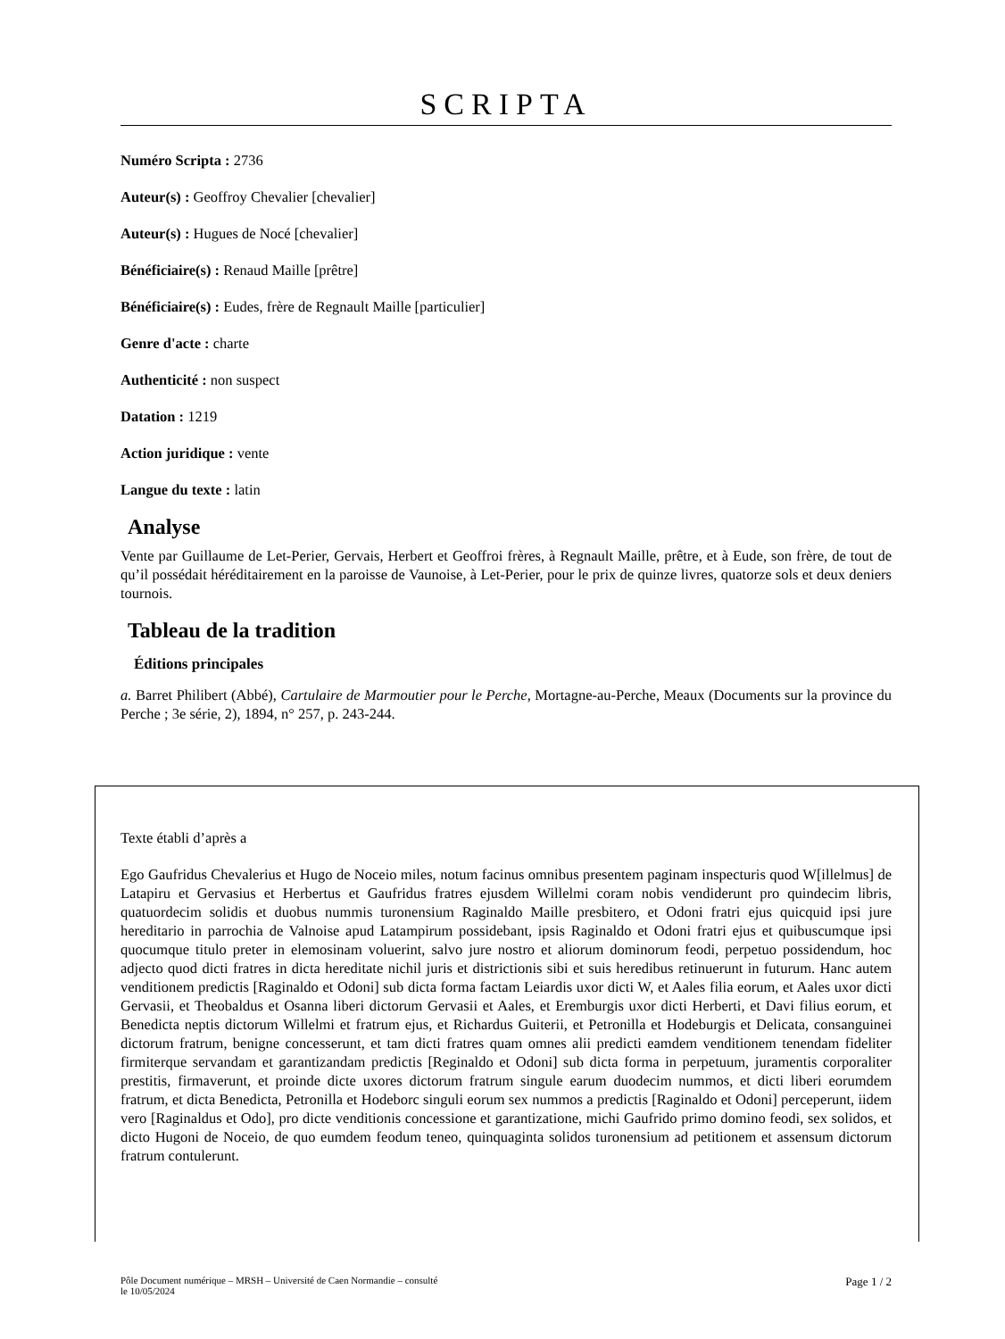SCRIPTA
Numéro Scripta : 2736
Auteur(s) : Geoffroy Chevalier [chevalier]
Auteur(s) : Hugues de Nocé [chevalier]
Bénéficiaire(s) : Renaud Maille [prêtre]
Bénéficiaire(s) : Eudes, frère de Regnault Maille [particulier]
Genre d'acte : charte
Authenticité : non suspect
Datation : 1219
Action juridique : vente
Langue du texte : latin
Analyse
Vente par Guillaume de Let-Perier, Gervais, Herbert et Geoffroi frères, à Regnault Maille, prêtre, et à Eude, son frère, de tout de qu’il possédait héréditairement en la paroisse de Vaunoise, à Let-Perier, pour le prix de quinze livres, quatorze sols et deux deniers tournois.
Tableau de la tradition
Éditions principales
a. Barret Philibert (Abbé), Cartulaire de Marmoutier pour le Perche, Mortagne-au-Perche, Meaux (Documents sur la province du Perche ; 3e série, 2), 1894, n° 257, p. 243-244.
Texte établi d’après a
Ego Gaufridus Chevalerius et Hugo de Noceio miles, notum facinus omnibus presentem paginam inspecturis quod W[illelmus] de Latapiru et Gervasius et Herbertus et Gaufridus fratres ejusdem Willelmi coram nobis vendiderunt pro quindecim libris, quatuordecim solidis et duobus nummis turonensium Raginaldo Maille presbitero, et Odoni fratri ejus quicquid ipsi jure hereditario in parrochia de Valnoise apud Latampirum possidebant, ipsis Raginaldo et Odoni fratri ejus et quibuscumque ipsi quocumque titulo preter in elemosinam voluerint, salvo jure nostro et aliorum dominorum feodi, perpetuo possidendum, hoc adjecto quod dicti fratres in dicta hereditate nichil juris et districtionis sibi et suis heredibus retinuerunt in futurum. Hanc autem venditionem predictis [Raginaldo et Odoni] sub dicta forma factam Leiardis uxor dicti W, et Aales filia eorum, et Aales uxor dicti Gervasii, et Theobaldus et Osanna liberi dictorum Gervasii et Aales, et Eremburgis uxor dicti Herberti, et Davi filius eorum, et Benedicta neptis dictorum Willelmi et fratrum ejus, et Richardus Guiterii, et Petronilla et Hodeburgis et Delicata, consanguinei dictorum fratrum, benigne concesserunt, et tam dicti fratres quam omnes alii predicti eamdem venditionem tenendam fideliter firmiterque servandam et garantizandam predictis [Reginaldo et Odoni] sub dicta forma in perpetuum, juramentis corporaliter prestitis, firmaverunt, et proinde dicte uxores dictorum fratrum singule earum duodecim nummos, et dicti liberi eorumdem fratrum, et dicta Benedicta, Petronilla et Hodeborc singuli eorum sex nummos a predictis [Raginaldo et Odoni] perceperunt, iidem vero [Raginaldus et Odo], pro dicte venditionis concessione et garantizatione, michi Gaufrido primo domino feodi, sex solidos, et dicto Hugoni de Noceio, de quo eumdem feodum teneo, quinquaginta solidos turonensium ad petitionem et assensum dictorum fratrum contulerunt.
Pôle Document numérique – MRSH – Université de Caen Normandie – consulté
le 10/05/2024 Page 1 / 2